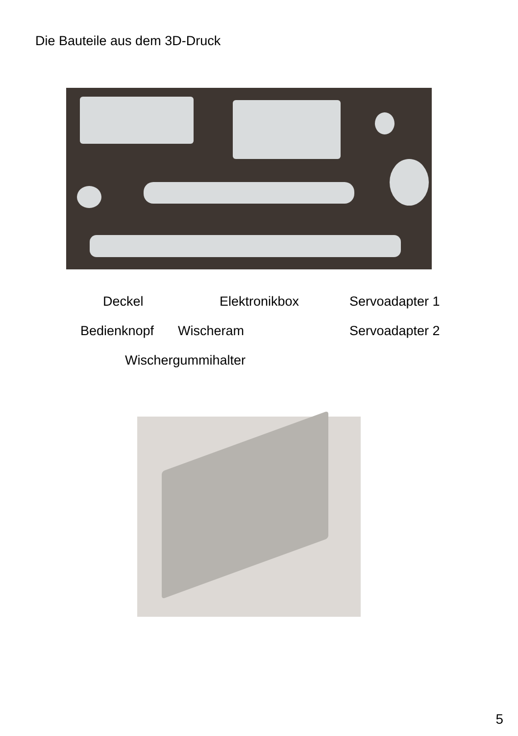Die Bauteile aus dem 3D-Druck
Deckel Elektronikbox Servoadapter 1
Bedienknopf Wischeram Servoadapter 2
Wischergummihalter
5